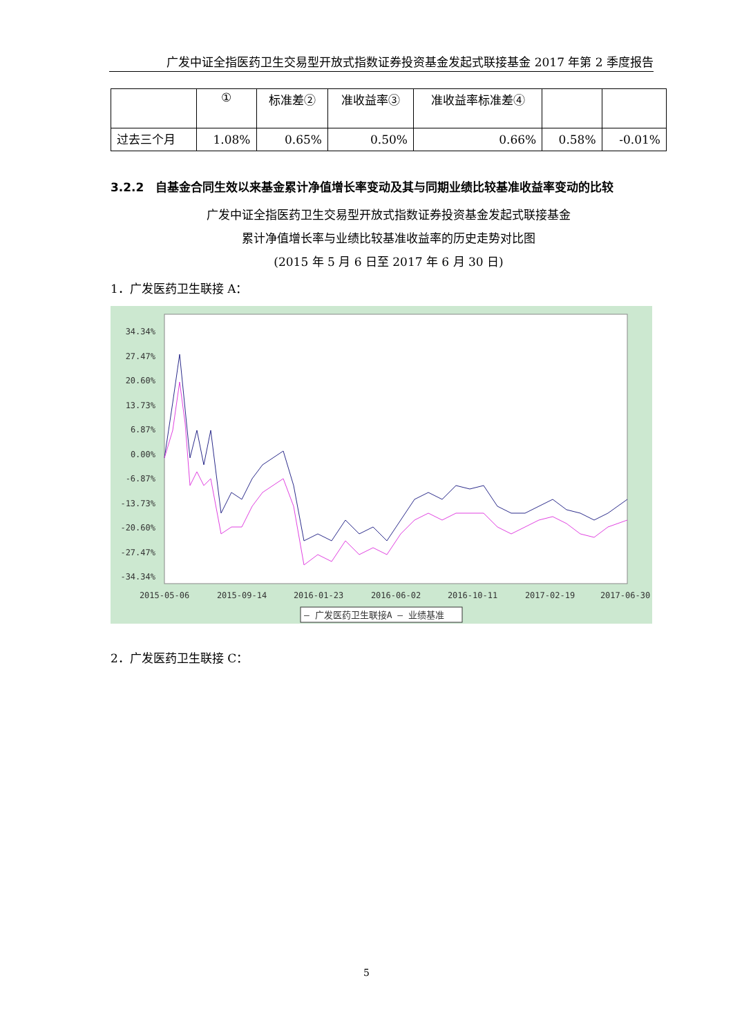广发中证全指医药卫生交易型开放式指数证券投资基金发起式联接基金 2017 年第 2 季度报告
| | ① | 标准差② | 准收益率③ | 准收益率标准差④ | | |
| 过去三个月 | 1.08% | 0.65% | 0.50% | 0.66% | 0.58% | -0.01% |
3.2.2　自基金合同生效以来基金累计净值增长率变动及其与同期业绩比较基准收益率变动的比较
广发中证全指医药卫生交易型开放式指数证券投资基金发起式联接基金
累计净值增长率与业绩比较基准收益率的历史走势对比图
(2015 年 5 月 6 日至 2017 年 6 月 30 日)
1．广发医药卫生联接 A：
34.34%
27.47%
20.60%
13.73%
6.87%
0.00%
-6.87%
-13.73%
-20.60%
-27.47%
-34.34%
2015-05-06
2015-09-14
2016-01-23
2016-06-02
2016-10-11
2017-02-19
2017-06-30
— 广发医药卫生联接A — 业绩基准
2．广发医药卫生联接 C：
5